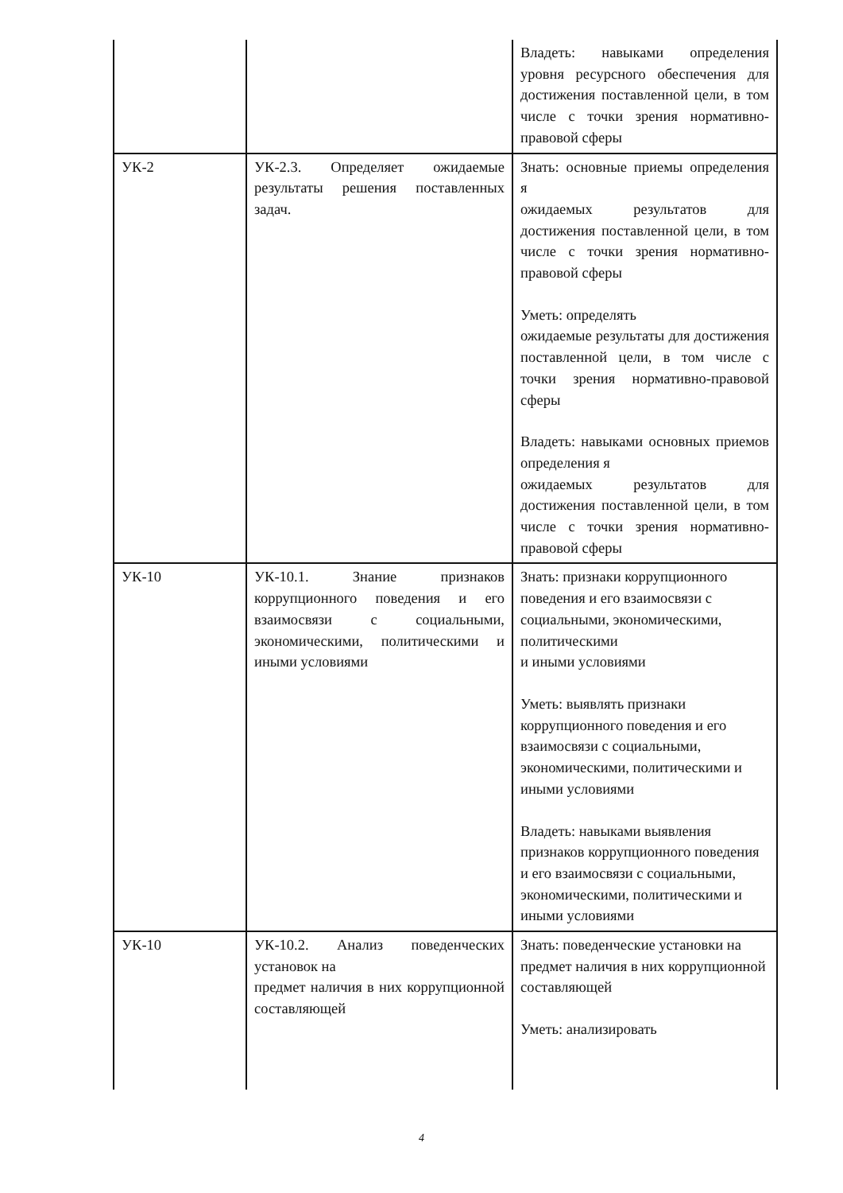| | | Владеть: навыками определения уровня ресурсного обеспечения для достижения поставленной цели, в том числе с точки зрения нормативно-правовой сферы |
| УК-2 | УК-2.3. Определяет ожидаемые результаты решения поставленных задач. | Знать: основные приемы определения я ожидаемых результатов для достижения поставленной цели, в том числе с точки зрения нормативно-правовой сферы Уметь: определять ожидаемые результаты для достижения поставленной цели, в том числе с точки зрения нормативно-правовой сферы Владеть: навыками основных приемов определения я ожидаемых результатов для достижения поставленной цели, в том числе с точки зрения нормативно-правовой сферы |
| УК-10 | УК-10.1. Знание признаков коррупционного поведения и его взаимосвязи с социальными, экономическими, политическими и иными условиями | Знать: признаки коррупционного поведения и его взаимосвязи с социальными, экономическими, политическими и иными условиями Уметь: выявлять признаки коррупционного поведения и его взаимосвязи с социальными, экономическими, политическими и иными условиями Владеть: навыками выявления признаков коррупционного поведения и его взаимосвязи с социальными, экономическими, политическими и иными условиями |
| УК-10 | УК-10.2. Анализ поведенческих установок на предмет наличия в них коррупционной составляющей | Знать: поведенческие установки на предмет наличия в них коррупционной составляющей Уметь: анализировать |
4